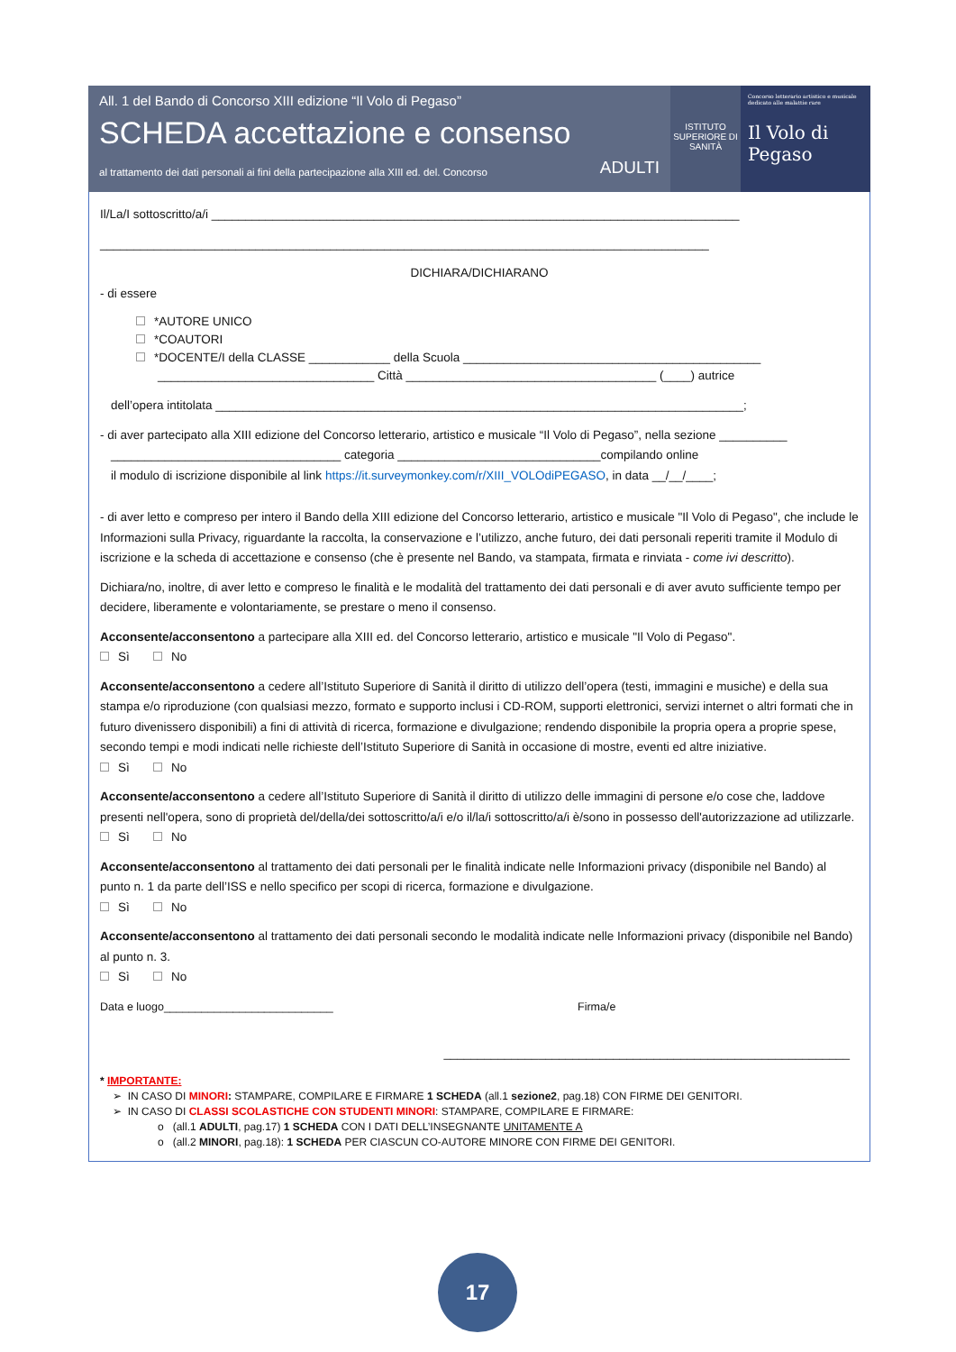All. 1 del Bando di Concorso XIII edizione “Il Volo di Pegaso”
SCHEDA accettazione e consenso
al trattamento dei dati personali ai fini della partecipazione alla XIII ed. del. Concorso ADULTI
ISTITUTO SUPERIORE DI SANITÀ
Concorso letterario artistico e musicale dedicato alle malattie rare
Il Volo di Pegaso
Il/La/I sottoscritto/a/i ______________________________________________________________________________
__________________________________________________________________________________________
DICHIARA/DICHIARANO
- di essere
*AUTORE UNICO
*COAUTORI
*DOCENTE/I della CLASSE ____________ della Scuola ____________________________________________
________________________________ Città _____________________________________ (____) autrice
dell’opera intitolata ______________________________________________________________________________;
- di aver partecipato alla XIII edizione del Concorso letterario, artistico e musicale “Il Volo di Pegaso”, nella sezione __________
__________________________________ categoria ______________________________compilando online
il modulo di iscrizione disponibile al link https://it.surveymonkey.com/r/XIII_VOLOdiPEGASO, in data __/__/____;
- di aver letto e compreso per intero il Bando della XIII edizione del Concorso letterario, artistico e musicale "Il Volo di Pegaso", che include le Informazioni sulla Privacy, riguardante la raccolta, la conservazione e l’utilizzo, anche futuro, dei dati personali reperiti tramite il Modulo di iscrizione e la scheda di accettazione e consenso (che è presente nel Bando, va stampata, firmata e rinviata - come ivi descritto).
Dichiara/no, inoltre, di aver letto e compreso le finalità e le modalità del trattamento dei dati personali e di aver avuto sufficiente tempo per decidere, liberamente e volontariamente, se prestare o meno il consenso.
Acconsente/acconsentono a partecipare alla XIII ed. del Concorso letterario, artistico e musicale "Il Volo di Pegaso".
Sì No
Acconsente/acconsentono a cedere all’Istituto Superiore di Sanità il diritto di utilizzo dell’opera (testi, immagini e musiche) e della sua stampa e/o riproduzione (con qualsiasi mezzo, formato e supporto inclusi i CD-ROM, supporti elettronici, servizi internet o altri formati che in futuro divenissero disponibili) a fini di attività di ricerca, formazione e divulgazione; rendendo disponibile la propria opera a proprie spese, secondo tempi e modi indicati nelle richieste dell’Istituto Superiore di Sanità in occasione di mostre, eventi ed altre iniziative.
Sì No
Acconsente/acconsentono a cedere all’Istituto Superiore di Sanità il diritto di utilizzo delle immagini di persone e/o cose che, laddove presenti nell'opera, sono di proprietà del/della/dei sottoscritto/a/i e/o il/la/i sottoscritto/a/i è/sono in possesso dell'autorizzazione ad utilizzarle.
Sì No
Acconsente/acconsentono al trattamento dei dati personali per le finalità indicate nelle Informazioni privacy (disponibile nel Bando) al punto n. 1 da parte dell’ISS e nello specifico per scopi di ricerca, formazione e divulgazione.
Sì No
Acconsente/acconsentono al trattamento dei dati personali secondo le modalità indicate nelle Informazioni privacy (disponibile nel Bando) al punto n. 3.
Sì No
Data e luogo___________________________ Firma/e
____________________________________________________________
* IMPORTANTE:
➢ IN CASO DI MINORI: STAMPARE, COMPILARE E FIRMARE 1 SCHEDA (all.1 sezione2, pag.18) CON FIRME DEI GENITORI.
➢ IN CASO DI CLASSI SCOLASTICHE CON STUDENTI MINORI: STAMPARE, COMPILARE E FIRMARE:
o (all.1 ADULTI, pag.17) 1 SCHEDA CON I DATI DELL’INSEGNANTE UNITAMENTE A
o (all.2 MINORI, pag.18): 1 SCHEDA PER CIASCUN CO-AUTORE MINORE CON FIRME DEI GENITORI.
17